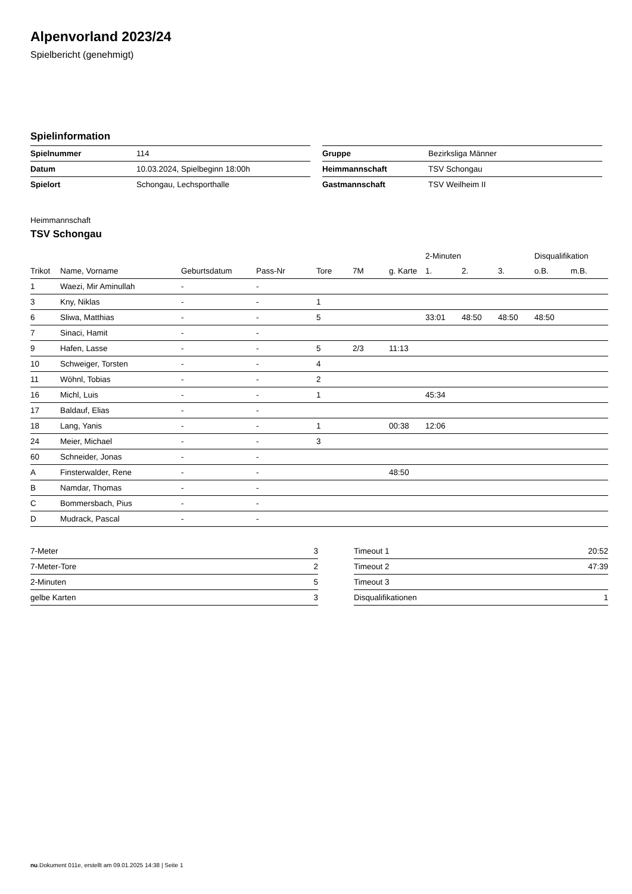Alpenvorland 2023/24
Spielbericht (genehmigt)
Spielinformation
| Spielnummer | 114 |
| Datum | 10.03.2024, Spielbeginn 18:00h |
| Spielort | Schongau, Lechsporthalle |
| Gruppe | Bezirksliga Männer |
| Heimmannschaft | TSV Schongau |
| Gastmannschaft | TSV Weilheim II |
Heimmannschaft
TSV Schongau
| | | | | | | | 2-Minuten | | | Disqualifikation | |
| --- | --- | --- | --- | --- | --- | --- | --- | --- | --- | --- | --- |
| Trikot | Name, Vorname | Geburtsdatum | Pass-Nr | Tore | 7M | g. Karte | 1. | 2. | 3. | o.B. | m.B. |
| 1 | Waezi, Mir Aminullah | - | - | | | | | | | | |
| 3 | Kny, Niklas | - | - | 1 | | | | | | | |
| 6 | Sliwa, Matthias | - | - | 5 | | | 33:01 | 48:50 | 48:50 | 48:50 | |
| 7 | Sinaci, Hamit | - | - | | | | | | | | |
| 9 | Hafen, Lasse | - | - | 5 | 2/3 | 11:13 | | | | | |
| 10 | Schweiger, Torsten | - | - | 4 | | | | | | | |
| 11 | Wöhnl, Tobias | - | - | 2 | | | | | | | |
| 16 | Michl, Luis | - | - | 1 | | | 45:34 | | | | |
| 17 | Baldauf, Elias | - | - | | | | | | | | |
| 18 | Lang, Yanis | - | - | 1 | | 00:38 | 12:06 | | | | |
| 24 | Meier, Michael | - | - | 3 | | | | | | | |
| 60 | Schneider, Jonas | - | - | | | | | | | | |
| A | Finsterwalder, Rene | - | - | | | 48:50 | | | | | |
| B | Namdar, Thomas | - | - | | | | | | | | |
| C | Bommersbach, Pius | - | - | | | | | | | | |
| D | Mudrack, Pascal | - | - | | | | | | | | |
| 7-Meter | 3 |
| 7-Meter-Tore | 2 |
| 2-Minuten | 5 |
| gelbe Karten | 3 |
| Timeout 1 | 20:52 |
| Timeout 2 | 47:39 |
| Timeout 3 | |
| Disqualifikationen | 1 |
nu.Dokument 011e, erstellt am 09.01.2025 14:38 | Seite 1